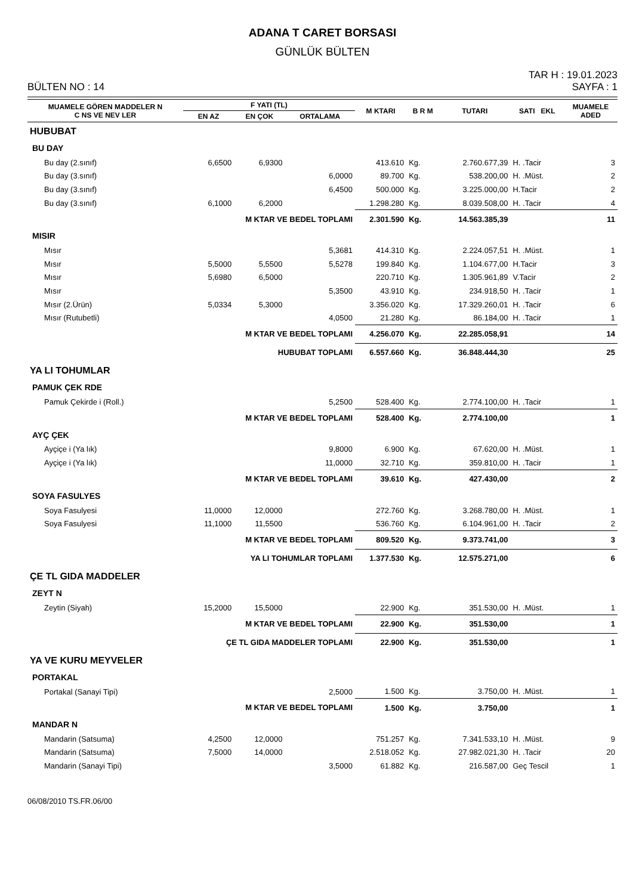ADANA T CARET BORSASI
GÜNLÜK BÜLTEN
BÜLTEN NO : 14
TAR H : 19.01.2023
SAYFA : 1
| MUAMELE GÖREN MADDELER N C NS VE NEV LER | F YATI (TL) | | | M KTARI | B R M | TUTARI | SATI EKL | MUAMELE ADED |
| --- | --- | --- | --- | --- | --- | --- | --- | --- |
| | EN AZ | EN ÇOK | ORTALAMA | | | | | |
| HUBUBAT | | | | | | | | |
| BU DAY | | | | | | | | |
| Bu day (2.sınıf) | 6,6500 | 6,9300 | | 413.610 | Kg. | 2.760.677,39 | H. .Tacir | 3 |
| Bu day (3.sınıf) | | | 6,0000 | 89.700 | Kg. | 538.200,00 | H. .Müst. | 2 |
| Bu day (3.sınıf) | | | 6,4500 | 500.000 | Kg. | 3.225.000,00 | H.Tacir | 2 |
| Bu day (3.sınıf) | 6,1000 | 6,2000 | | 1.298.280 | Kg. | 8.039.508,00 | H. .Tacir | 4 |
| | M KTAR VE BEDEL TOPLAMI | | | 2.301.590 | Kg. | 14.563.385,39 | | 11 |
| MISIR | | | | | | | | |
| Mısır | | | 5,3681 | 414.310 | Kg. | 2.224.057,51 | H. .Müst. | 1 |
| Mısır | 5,5000 | 5,5500 | 5,5278 | 199.840 | Kg. | 1.104.677,00 | H.Tacir | 3 |
| Mısır | 5,6980 | 6,5000 | | 220.710 | Kg. | 1.305.961,89 | V.Tacir | 2 |
| Mısır | | | 5,3500 | 43.910 | Kg. | 234.918,50 | H. .Tacir | 1 |
| Mısır (2.Ürün) | 5,0334 | 5,3000 | | 3.356.020 | Kg. | 17.329.260,01 | H. .Tacir | 6 |
| Mısır (Rutubetli) | | | 4,0500 | 21.280 | Kg. | 86.184,00 | H. .Tacir | 1 |
| | M KTAR VE BEDEL TOPLAMI | | | 4.256.070 | Kg. | 22.285.058,91 | | 14 |
| | HUBUBAT TOPLAMI | | | 6.557.660 | Kg. | 36.848.444,30 | | 25 |
| YA LI TOHUMLAR | | | | | | | | |
| PAMUK ÇEK RDE | | | | | | | | |
| Pamuk Çekirde i (Roll.) | | | 5,2500 | 528.400 | Kg. | 2.774.100,00 | H. .Tacir | 1 |
| | M KTAR VE BEDEL TOPLAMI | | | 528.400 | Kg. | 2.774.100,00 | | 1 |
| AYÇ ÇEK | | | | | | | | |
| Ayçiçe i (Ya lık) | | | 9,8000 | 6.900 | Kg. | 67.620,00 | H. .Müst. | 1 |
| Ayçiçe i (Ya lık) | | | 11,0000 | 32.710 | Kg. | 359.810,00 | H. .Tacir | 1 |
| | M KTAR VE BEDEL TOPLAMI | | | 39.610 | Kg. | 427.430,00 | | 2 |
| SOYA FASULYES | | | | | | | | |
| Soya Fasulyesi | 11,0000 | 12,0000 | | 272.760 | Kg. | 3.268.780,00 | H. .Müst. | 1 |
| Soya Fasulyesi | 11,1000 | 11,5500 | | 536.760 | Kg. | 6.104.961,00 | H. .Tacir | 2 |
| | M KTAR VE BEDEL TOPLAMI | | | 809.520 | Kg. | 9.373.741,00 | | 3 |
| | YA LI TOHUMLAR TOPLAMI | | | 1.377.530 | Kg. | 12.575.271,00 | | 6 |
| ÇE TL GIDA MADDELER | | | | | | | | |
| ZEYT N | | | | | | | | |
| Zeytin (Siyah) | 15,2000 | 15,5000 | | 22.900 | Kg. | 351.530,00 | H. .Müst. | 1 |
| | M KTAR VE BEDEL TOPLAMI | | | 22.900 | Kg. | 351.530,00 | | 1 |
| | ÇE TL GIDA MADDELER TOPLAMI | | | 22.900 | Kg. | 351.530,00 | | 1 |
| YA VE KURU MEYVELER | | | | | | | | |
| PORTAKAL | | | | | | | | |
| Portakal (Sanayi Tipi) | | | 2,5000 | 1.500 | Kg. | 3.750,00 | H. .Müst. | 1 |
| | M KTAR VE BEDEL TOPLAMI | | | 1.500 | Kg. | 3.750,00 | | 1 |
| MANDAR N | | | | | | | | |
| Mandarin (Satsuma) | 4,2500 | 12,0000 | | 751.257 | Kg. | 7.341.533,10 | H. .Müst. | 9 |
| Mandarin (Satsuma) | 7,5000 | 14,0000 | | 2.518.052 | Kg. | 27.982.021,30 | H. .Tacir | 20 |
| Mandarin (Sanayi Tipi) | | | 3,5000 | 61.882 | Kg. | 216.587,00 | Geç Tescil | 1 |
06/08/2010 TS.FR.06/00